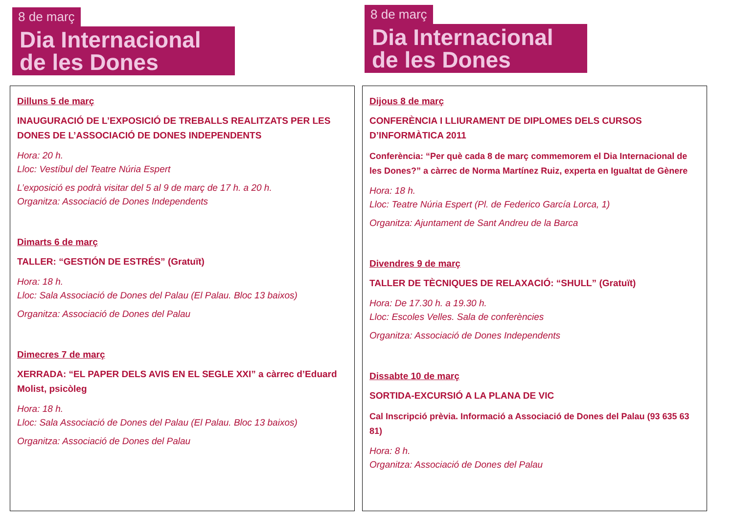8 de març
Dia Internacional de les Dones
Dilluns 5 de març
INAUGURACIÓ DE L’EXPOSICIÓ DE TREBALLS REALITZATS PER LES DONES DE L’ASSOCIACIÓ DE DONES INDEPENDENTS
Hora: 20 h.
Lloc: Vestíbul del Teatre Núria Espert
L’exposició es podrà visitar del 5 al 9 de març de 17 h. a 20 h.
Organitza: Associació de Dones Independents
Dimarts 6 de març
TALLER: “GESTIÓN DE ESTRÉS” (Gratuït)
Hora: 18 h.
Lloc: Sala Associació de Dones del Palau (El Palau. Bloc 13 baixos)
Organitza: Associació de Dones del Palau
Dimecres 7 de març
XERRADA: “EL PAPER DELS AVIS EN EL SEGLE XXI” a càrrec d’Eduard Molist, psicòleg
Hora: 18 h.
Lloc: Sala Associació de Dones del Palau (El Palau. Bloc 13 baixos)
Organitza: Associació de Dones del Palau
8 de març
Dia Internacional de les Dones
Dijous 8 de març
CONFERÈNCIA I LLIURAMENT DE DIPLOMES DELS CURSOS D’INFORMÀTICA 2011
Conferència: “Per què cada 8 de març commemorem el Dia Internacional de les Dones?” a càrrec de Norma Martínez Ruiz, experta en Igualtat de Gènere
Hora: 18 h.
Lloc: Teatre Núria Espert (Pl. de Federico García Lorca, 1)
Organitza: Ajuntament de Sant Andreu de la Barca
Divendres 9 de març
TALLER DE TÈCNIQUES DE RELAXACIÓ: “SHULL” (Gratuït)
Hora: De 17.30 h. a 19.30 h.
Lloc: Escoles Velles. Sala de conferències
Organitza: Associació de Dones Independents
Dissabte 10 de març
SORTIDA-EXCURSIÓ A LA PLANA DE VIC
Cal Inscripció prèvia. Informació a Associació de Dones del Palau (93 635 63 81)
Hora: 8 h.
Organitza: Associació de Dones del Palau